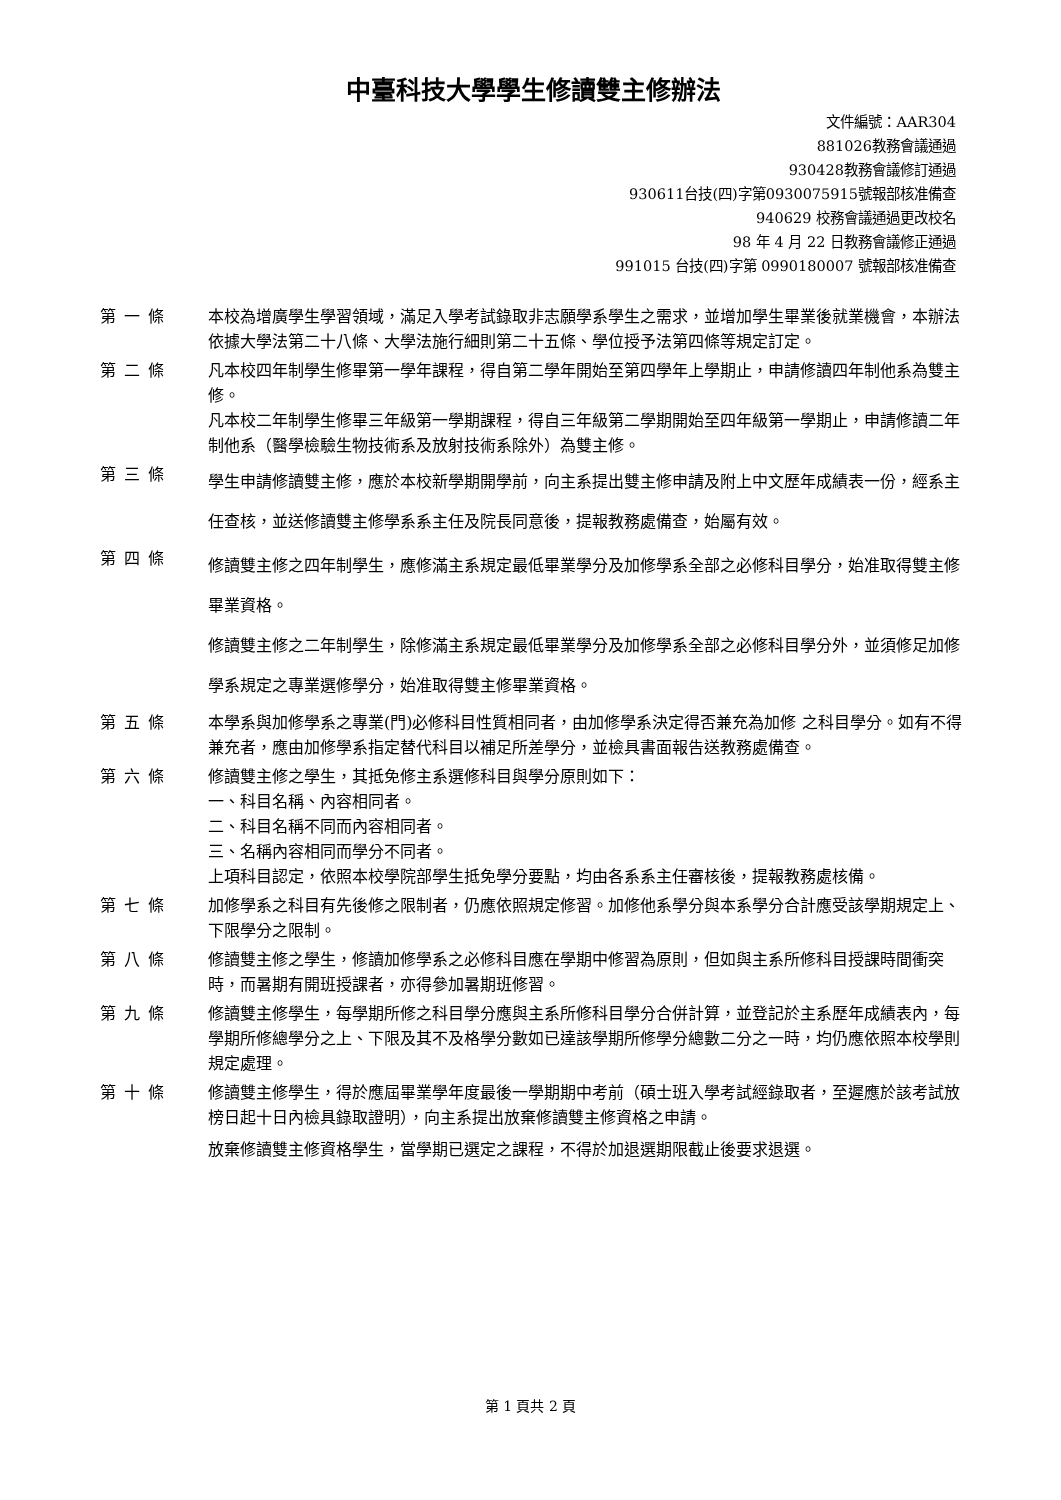中臺科技大學學生修讀雙主修辦法
文件編號：AAR304
881026教務會議通過
930428教務會議修訂通過
930611台技(四)字第0930075915號報部核准備查
940629 校務會議通過更改校名
98 年 4 月 22 日教務會議修正通過
991015 台技(四)字第 0990180007 號報部核准備查
第一條 本校為增廣學生學習領域，滿足入學考試錄取非志願學系學生之需求，並增加學生畢業後就業機會，本辦法依據大學法第二十八條、大學法施行細則第二十五條、學位授予法第四條等規定訂定。
第二條 凡本校四年制學生修畢第一學年課程，得自第二學年開始至第四學年上學期止，申請修讀四年制他系為雙主修。
凡本校二年制學生修畢三年級第一學期課程，得自三年級第二學期開始至四年級第一學期止，申請修讀二年制他系（醫學檢驗生物技術系及放射技術系除外）為雙主修。
第三條
學生申請修讀雙主修，應於本校新學期開學前，向主系提出雙主修申請及附上中文歷年成績表一份，經系主任查核，並送修讀雙主修學系系主任及院長同意後，提報教務處備查，始屬有效。
第四條
修讀雙主修之四年制學生，應修滿主系規定最低畢業學分及加修學系全部之必修科目學分，始准取得雙主修畢業資格。
修讀雙主修之二年制學生，除修滿主系規定最低畢業學分及加修學系全部之必修科目學分外，並須修足加修學系規定之專業選修學分，始准取得雙主修畢業資格。
第五條 本學系與加修學系之專業(門)必修科目性質相同者，由加修學系決定得否兼充為加修 之科目學分。如有不得兼充者，應由加修學系指定替代科目以補足所差學分，並檢具書面報告送教務處備查。
第六條 修讀雙主修之學生，其抵免修主系選修科目與學分原則如下：
一、科目名稱、內容相同者。
二、科目名稱不同而內容相同者。
三、名稱內容相同而學分不同者。
上項科目認定，依照本校學院部學生抵免學分要點，均由各系系主任審核後，提報教務處核備。
第七條 加修學系之科目有先後修之限制者，仍應依照規定修習。加修他系學分與本系學分合計應受該學期規定上、下限學分之限制。
第八條 修讀雙主修之學生，修讀加修學系之必修科目應在學期中修習為原則，但如與主系所修科目授課時間衝突時，而暑期有開班授課者，亦得參加暑期班修習。
第九條 修讀雙主修學生，每學期所修之科目學分應與主系所修科目學分合併計算，並登記於主系歷年成績表內，每學期所修總學分之上、下限及其不及格學分數如已達該學期所修學分總數二分之一時，均仍應依照本校學則規定處理。
第十條 修讀雙主修學生，得於應屆畢業學年度最後一學期期中考前（碩士班入學考試經錄取者，至遲應於該考試放榜日起十日內檢具錄取證明），向主系提出放棄修讀雙主修資格之申請。
放棄修讀雙主修資格學生，當學期已選定之課程，不得於加退選期限截止後要求退選。
第 1 頁共 2 頁